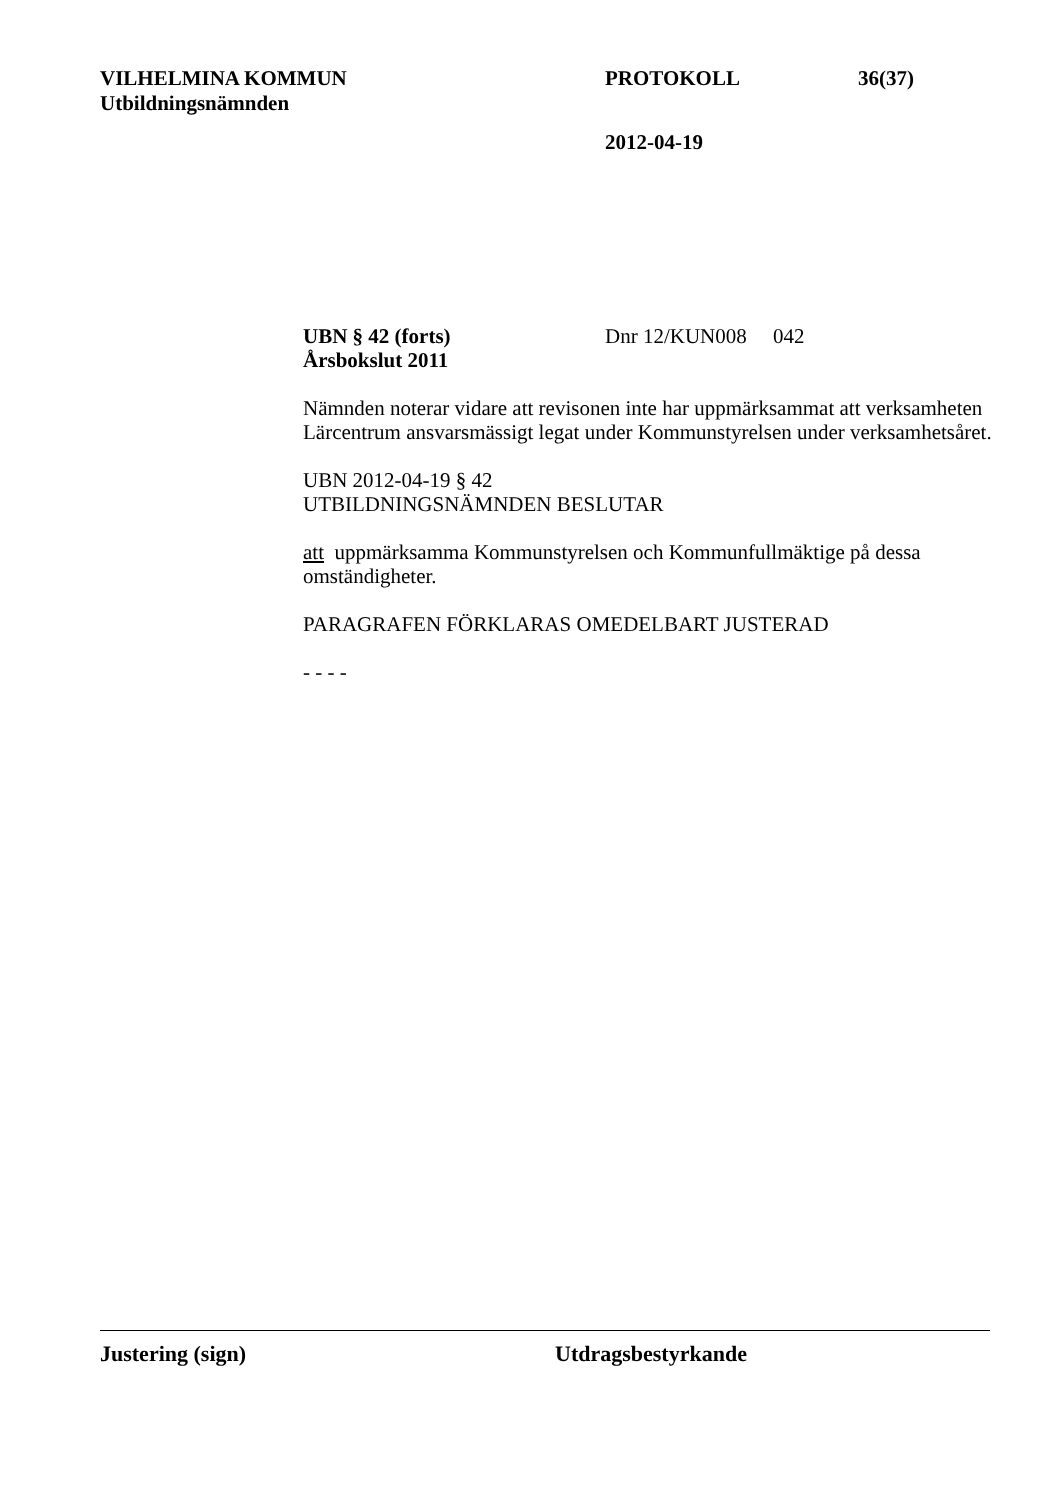VILHELMINA KOMMUN PROTOKOLL 36(37)
Utbildningsnämnden
2012-04-19
UBN § 42 (forts) Dnr 12/KUN008 042
Årsbokslut 2011
Nämnden noterar vidare att revisonen inte har uppmärksammat att verksamheten Lärcentrum ansvarsmässigt legat under Kommunstyrelsen under verksamhetsåret.
UBN 2012-04-19 § 42
UTBILDNINGSNÄMNDEN BESLUTAR
att uppmärksamma Kommunstyrelsen och Kommunfullmäktige på dessa omständigheter.
PARAGRAFEN FÖRKLARAS OMEDELBART JUSTERAD
- - - -
Justering (sign) Utdragsbestyrkande